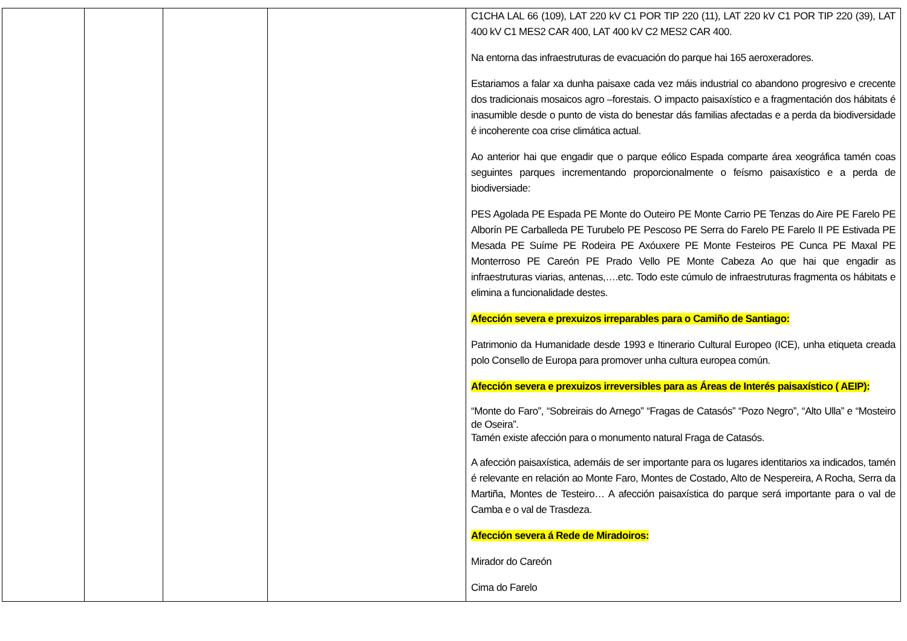| | | | | C1CHA LAL 66 (109), LAT 220 kV C1 POR TIP 220 (11), LAT 220 kV C1 POR TIP 220 (39), LAT 400 kV C1 MES2 CAR 400, LAT 400 kV C2 MES2 CAR 400. Na entorna das infraestruturas de evacuación do parque hai 165 aeroxeradores. Estariamos a falar xa dunha paisaxe cada vez máis industrial co abandono progresivo e crecente dos tradicionais mosaicos agro –forestais. O impacto paisaxístico e a fragmentación dos hábitats é inasumible desde o punto de vista do benestar dás familias afectadas e a perda da biodiversidade é incoherente coa crise climática actual. Ao anterior hai que engadir que o parque eólico Espada comparte área xeográfica tamén coas seguintes parques incrementando proporcionalmente o feísmo paisaxístico e a perda de biodiversiade: PES Agolada PE Espada PE Monte do Outeiro PE Monte Carrio PE Tenzas do Aire PE Farelo PE Alborín PE Carballeda PE Turubelo PE Pescoso PE Serra do Farelo PE Farelo II PE Estivada PE Mesada PE Suíme PE Rodeira PE Axóuxere PE Monte Festeiros PE Cunca PE Maxal PE Monterroso PE Careón PE Prado Vello PE Monte Cabeza Ao que hai que engadir as infraestruturas viarias, antenas,….etc. Todo este cúmulo de infraestruturas fragmenta os hábitats e elimina a funcionalidade destes. Afección severa e prexuizos irreparables para o Camiño de Santiago: Patrimonio da Humanidade desde 1993 e Itinerario Cultural Europeo (ICE), unha etiqueta creada polo Consello de Europa para promover unha cultura europea común. Afección severa e prexuizos irreversibles para as Áreas de Interés paisaxístico ( AEIP): “Monte do Faro”, “Sobreirais do Arnego” “Fragas de Catasós” “Pozo Negro”, “Alto Ulla” e “Mosteiro de Oseira”. Tamén existe afección para o monumento natural Fraga de Catasós. A afección paisaxística, ademáis de ser importante para os lugares identitarios xa indicados, tamén é relevante en relación ao Monte Faro, Montes de Costado, Alto de Nespereira, A Rocha, Serra da Martiña, Montes de Testeiro… A afección paisaxística do parque será importante para o val de Camba e o val de Trasdeza. Afección severa á Rede de Miradoiros: Mirador do Careón Cima do Farelo |